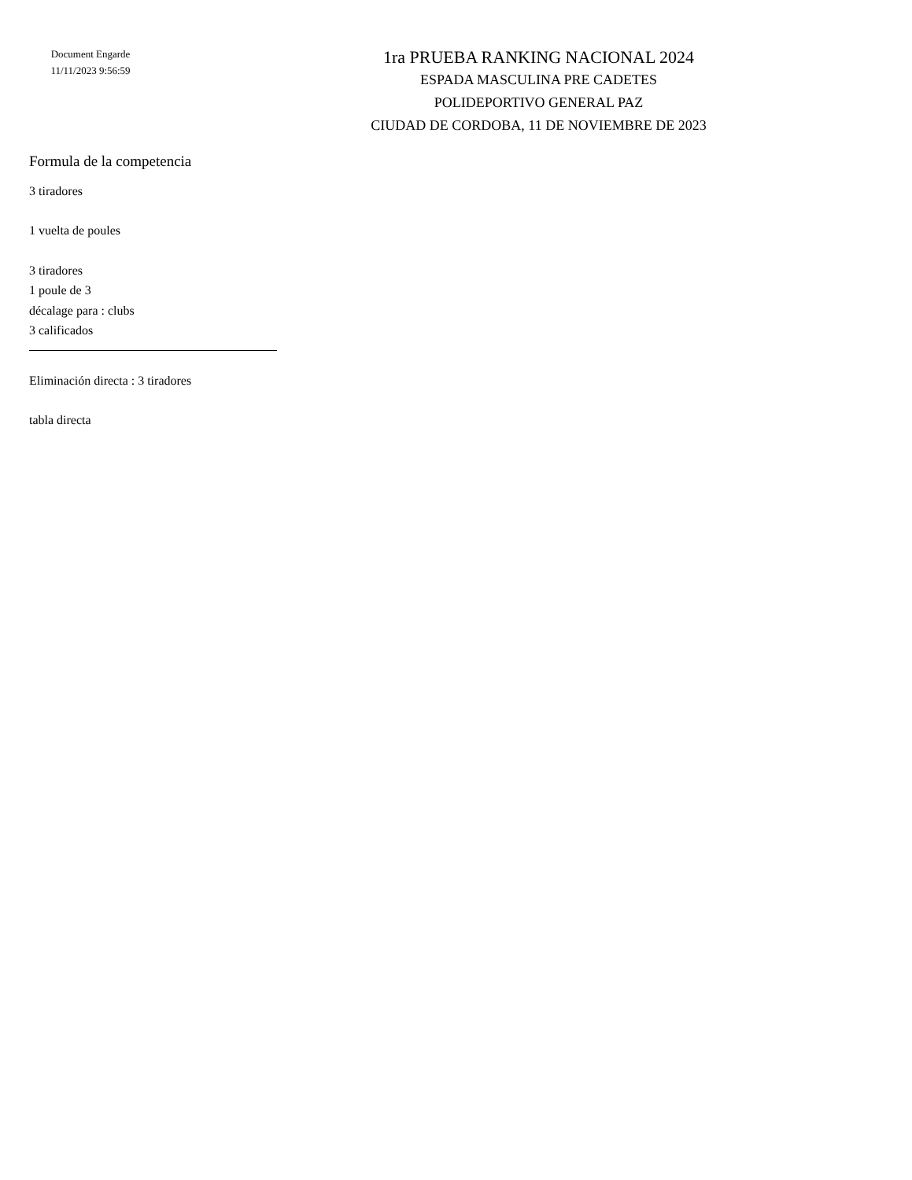Document Engarde
11/11/2023 9:56:59
1ra PRUEBA RANKING NACIONAL 2024
ESPADA MASCULINA PRE CADETES
POLIDEPORTIVO GENERAL PAZ
CIUDAD DE CORDOBA, 11 DE NOVIEMBRE DE 2023
Formula de la competencia
3 tiradores
1 vuelta de poules
3 tiradores
1 poule de 3
décalage para : clubs
3 calificados
Eliminación directa : 3 tiradores
tabla directa